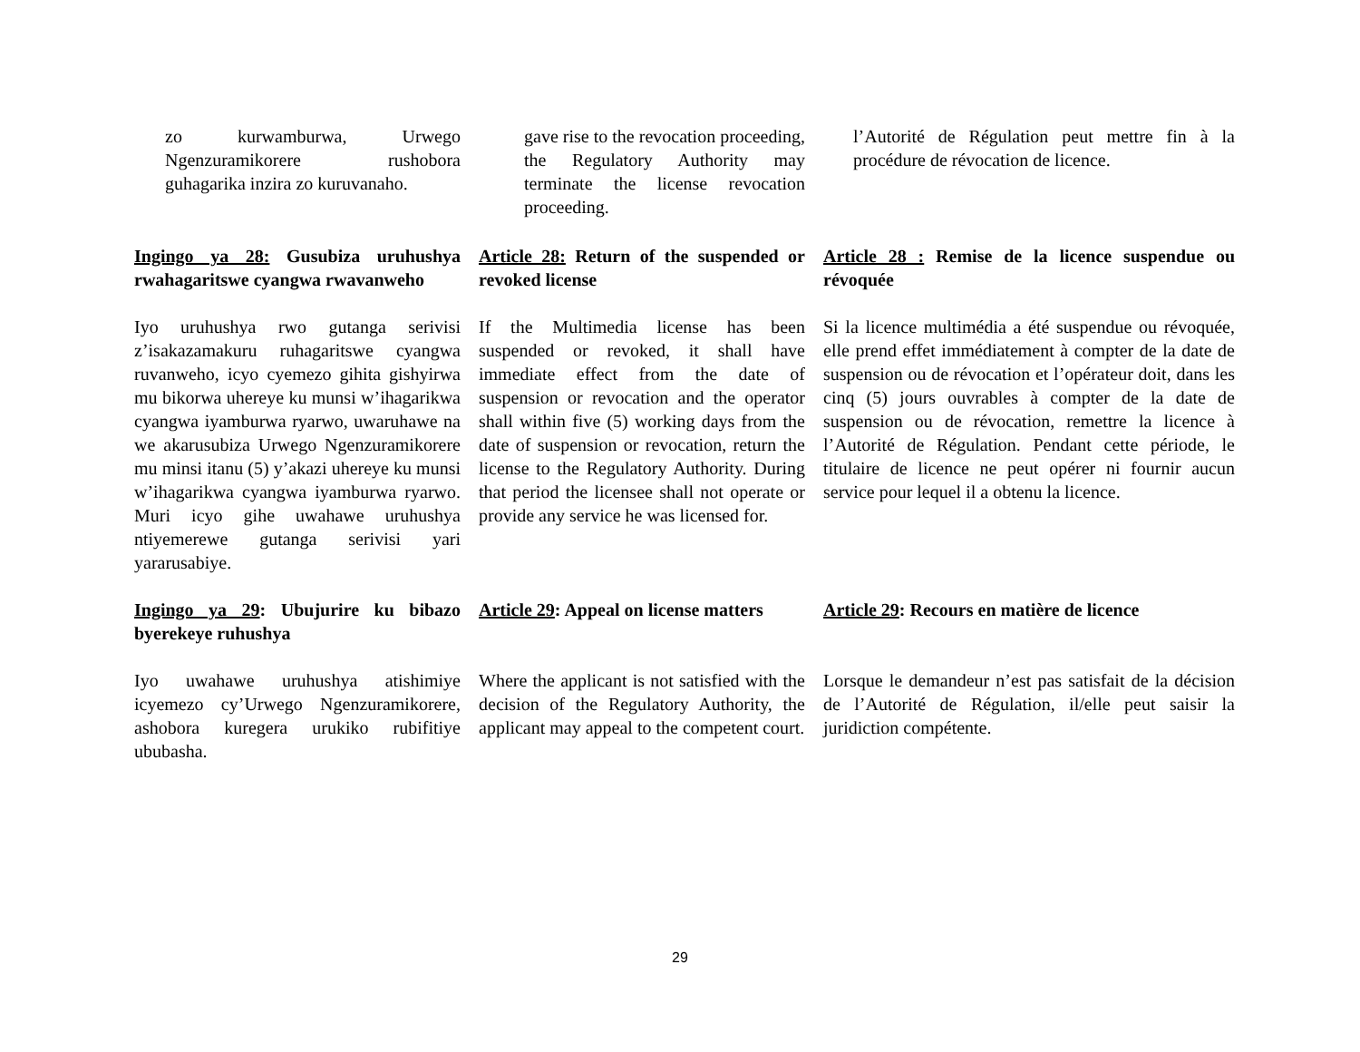zo kurwamburwa, Urwego Ngenzuramikorere rushobora guhagarika inzira zo kuruvanaho.
gave rise to the revocation proceeding, the Regulatory Authority may terminate the license revocation proceeding.
l’Autorité de Régulation peut mettre fin à la procédure de révocation de licence.
Ingingo ya 28: Gusubiza uruhushya rwahagaritswe cyangwa rwavanweho
Article 28: Return of the suspended or revoked license
Article 28 : Remise de la licence suspendue ou révoquée
Iyo uruhushya rwo gutanga serivisi z’isakazamakuru ruhagaritswe cyangwa ruvanweho, icyo cyemezo gihita gishyirwa mu bikorwa uhereye ku munsi w’ihagarikwa cyangwa iyamburwa ryarwo, uwaruhawe na we akarusubiza Urwego Ngenzuramikorere mu minsi itanu (5) y’akazi uhereye ku munsi w’ihagarikwa cyangwa iyamburwa ryarwo. Muri icyo gihe uwahawe uruhushya ntiyemerewe gutanga serivisi yari yararusabiye.
If the Multimedia license has been suspended or revoked, it shall have immediate effect from the date of suspension or revocation and the operator shall within five (5) working days from the date of suspension or revocation, return the license to the Regulatory Authority. During that period the licensee shall not operate or provide any service he was licensed for.
Si la licence multimédia a été suspendue ou révoquée, elle prend effet immédiatement à compter de la date de suspension ou de révocation et l’opérateur doit, dans les cinq (5) jours ouvrables à compter de la date de suspension ou de révocation, remettre la licence à l’Autorité de Régulation. Pendant cette période, le titulaire de licence ne peut opérer ni fournir aucun service pour lequel il a obtenu la licence.
Ingingo ya 29: Ubujurire ku bibazo byerekeye ruhushya
Article 29: Appeal on license matters
Article 29: Recours en matière de licence
Iyo uwahawe uruhushya atishimiye icyemezo cy’Urwego Ngenzuramikorere, ashobora kuregera urukiko rubifitiye ububasha.
Where the applicant is not satisfied with the decision of the Regulatory Authority, the applicant may appeal to the competent court.
Lorsque le demandeur n’est pas satisfait de la décision de l’Autorité de Régulation, il/elle peut saisir la juridiction compétente.
29